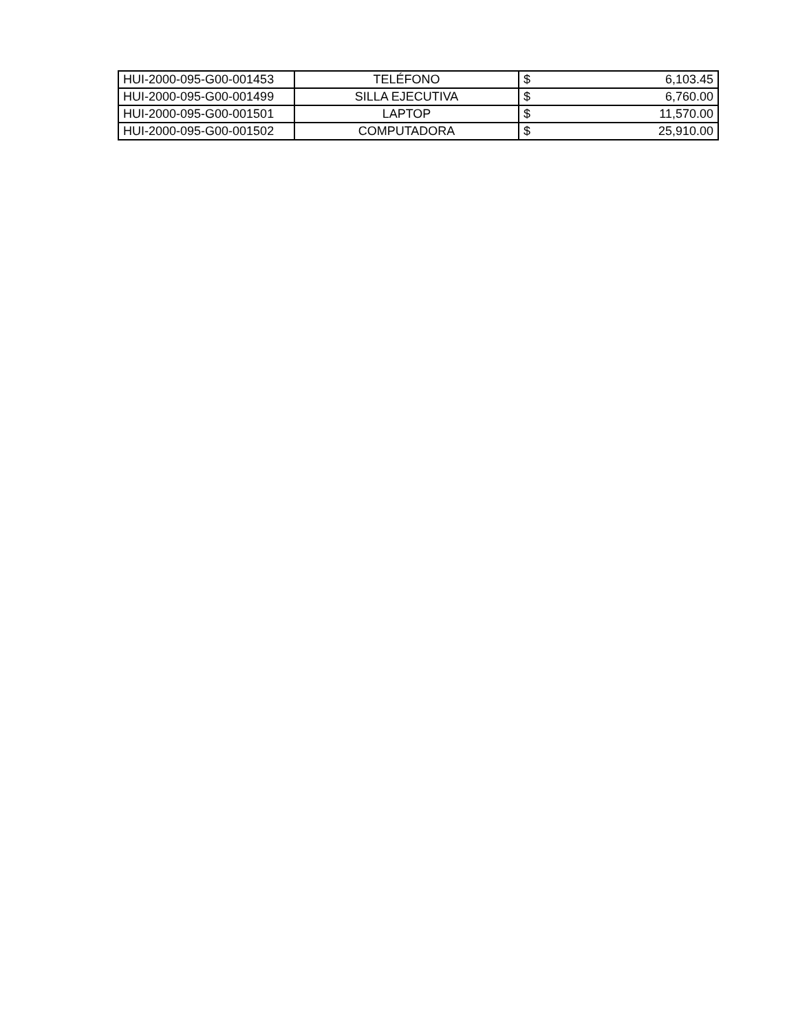| HUI-2000-095-G00-001453 | TELÉFONO | $ 6,103.45 |
| HUI-2000-095-G00-001499 | SILLA EJECUTIVA | $ 6,760.00 |
| HUI-2000-095-G00-001501 | LAPTOP | $ 11,570.00 |
| HUI-2000-095-G00-001502 | COMPUTADORA | $ 25,910.00 |